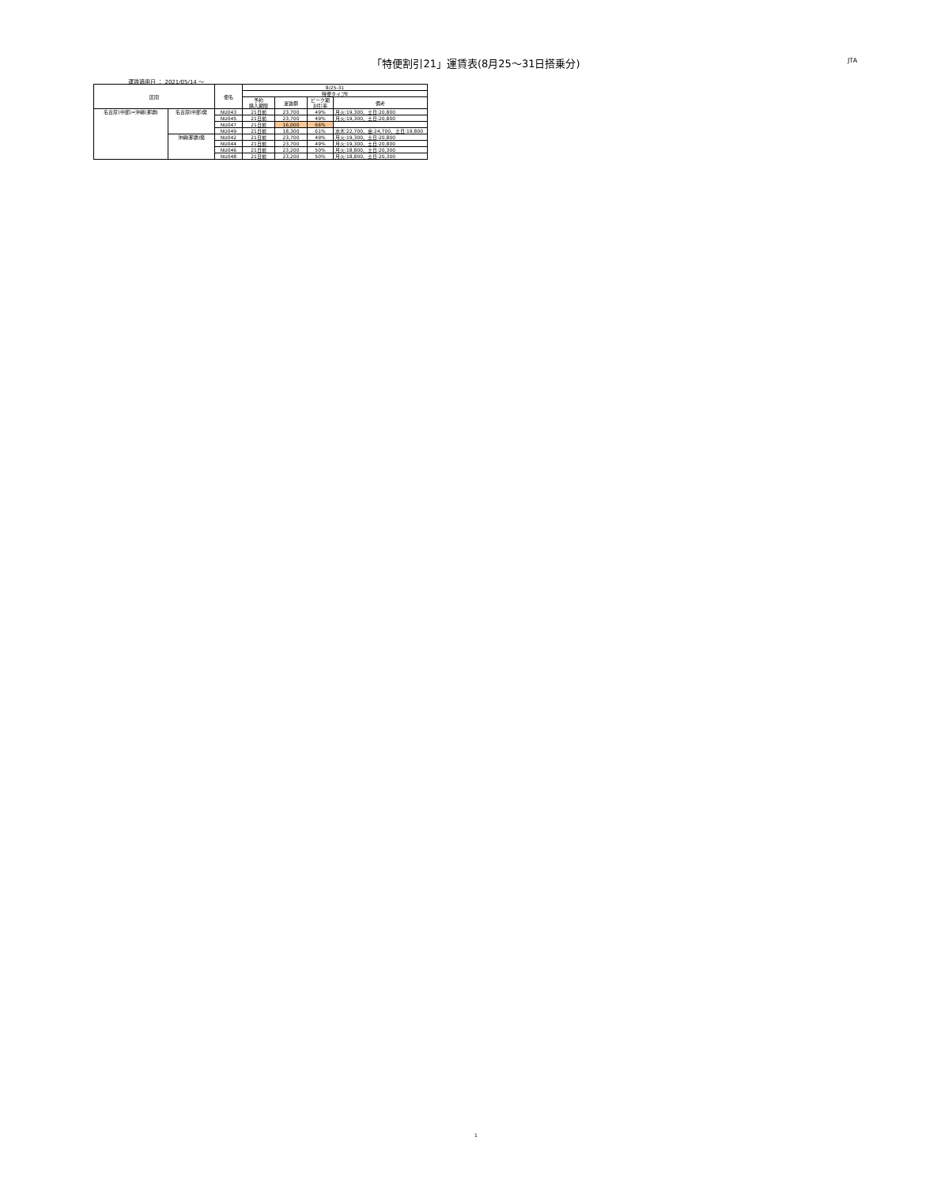「特便割引21」運賃表(8月25～31日搭乗分) JTA
運賃適用日 ： 2021/05/14 ～
| 区間 | | 便名 | 8/25-31 | | | |
| --- | --- | --- | --- | --- | --- | --- |
| | | | 特便タイプE | | | |
| | | | 予約 購入期限 | 運賃額 | ピーク期 割引率 | 備考 |
| 名古屋(中部)=沖縄(那覇) | 名古屋(中部)発 | NU043 | 21日前 | 23,700 | 49% | 月火:19,300、土日:20,800 |
| | | NU045 | 21日前 | 23,700 | 49% | 月火:19,300、土日:20,800 |
| | | NU047 | 21日前 | 16,000 | 66% | |
| | | NU049 | 21日前 | 18,300 | 61% | 水木:22,700、金:24,700、土日:19,800 |
| | 沖縄(那覇)発 | NU042 | 21日前 | 23,700 | 49% | 月火:19,300、土日:20,800 |
| | | NU044 | 21日前 | 23,700 | 49% | 月火:19,300、土日:20,800 |
| | | NU046 | 21日前 | 23,200 | 50% | 月火:18,800、土日:20,300 |
| | | NU048 | 21日前 | 23,200 | 50% | 月火:18,800、土日:20,300 |
1